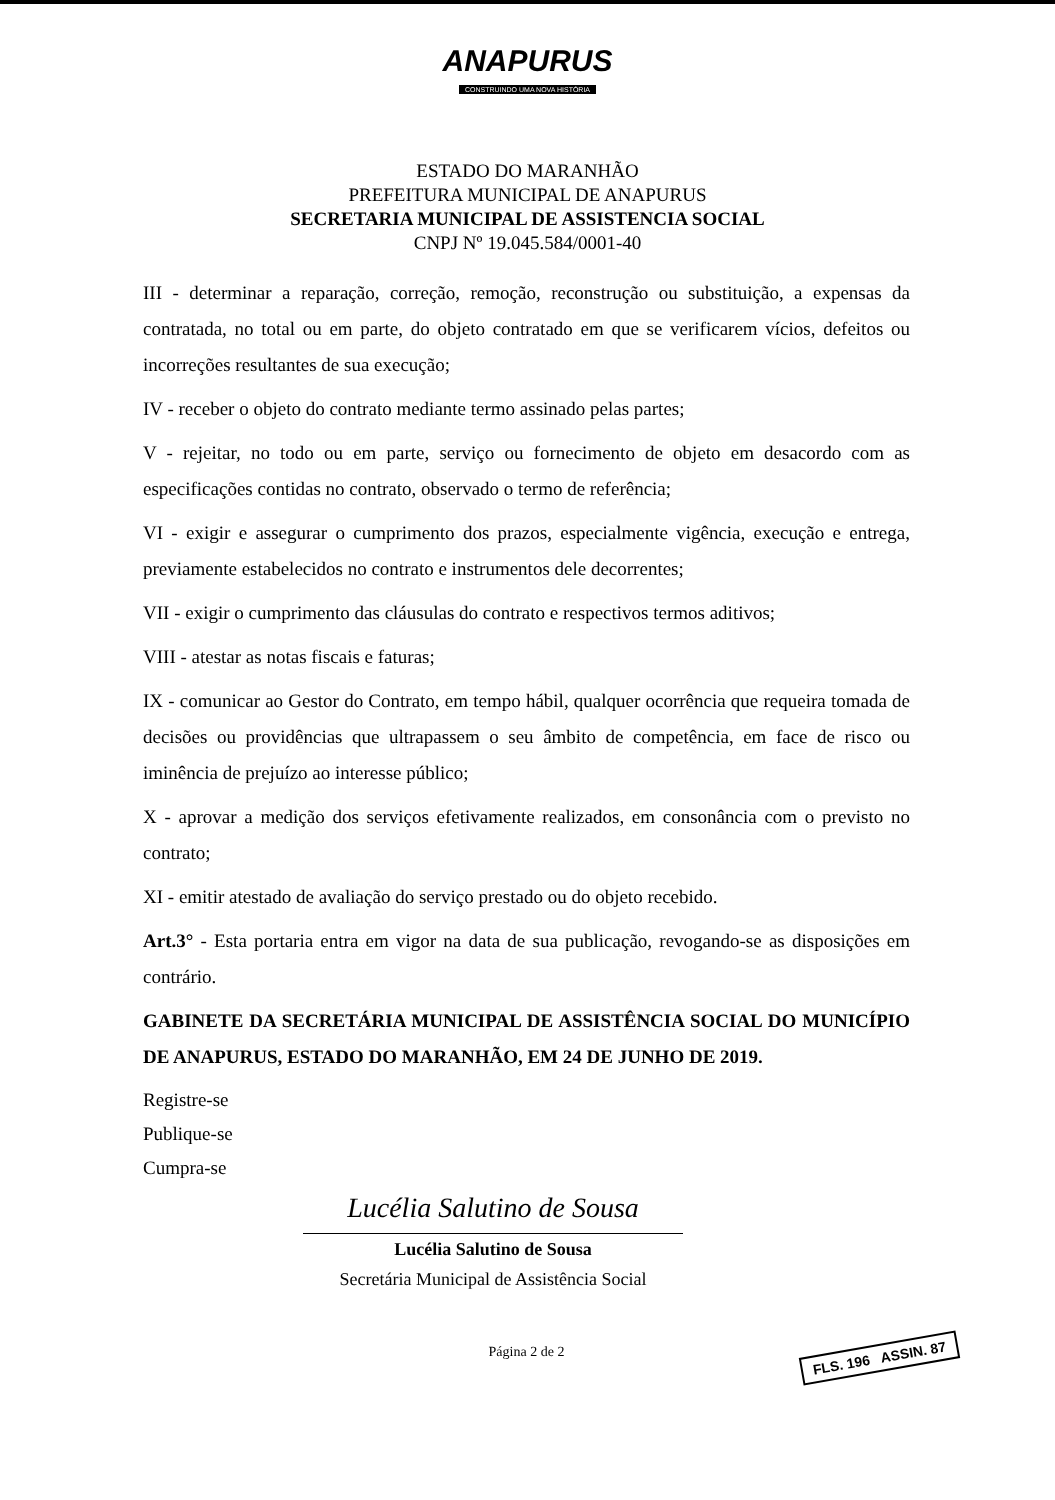ANAPURUS
CONSTRUINDO UMA NOVA HISTÓRIA
ESTADO DO MARANHÃO
PREFEITURA MUNICIPAL DE ANAPURUS
SECRETARIA MUNICIPAL DE ASSISTENCIA SOCIAL
CNPJ Nº 19.045.584/0001-40
III - determinar a reparação, correção, remoção, reconstrução ou substituição, a expensas da contratada, no total ou em parte, do objeto contratado em que se verificarem vícios, defeitos ou incorreções resultantes de sua execução;
IV - receber o objeto do contrato mediante termo assinado pelas partes;
V - rejeitar, no todo ou em parte, serviço ou fornecimento de objeto em desacordo com as especificações contidas no contrato, observado o termo de referência;
VI - exigir e assegurar o cumprimento dos prazos, especialmente vigência, execução e entrega, previamente estabelecidos no contrato e instrumentos dele decorrentes;
VII - exigir o cumprimento das cláusulas do contrato e respectivos termos aditivos;
VIII - atestar as notas fiscais e faturas;
IX - comunicar ao Gestor do Contrato, em tempo hábil, qualquer ocorrência que requeira tomada de decisões ou providências que ultrapassem o seu âmbito de competência, em face de risco ou iminência de prejuízo ao interesse público;
X - aprovar a medição dos serviços efetivamente realizados, em consonância com o previsto no contrato;
XI - emitir atestado de avaliação do serviço prestado ou do objeto recebido.
Art.3° - Esta portaria entra em vigor na data de sua publicação, revogando-se as disposições em contrário.
GABINETE DA SECRETÁRIA MUNICIPAL DE ASSISTÊNCIA SOCIAL DO MUNICÍPIO DE ANAPURUS, ESTADO DO MARANHÃO, EM 24 DE JUNHO DE 2019.
Registre-se
Publique-se
Cumpra-se
Lucélia Salutino de Sousa
Lucélia Salutino de Sousa
Secretária Municipal de Assistência Social
Página 2 de 2
FLS. 196 ASSIN. 87